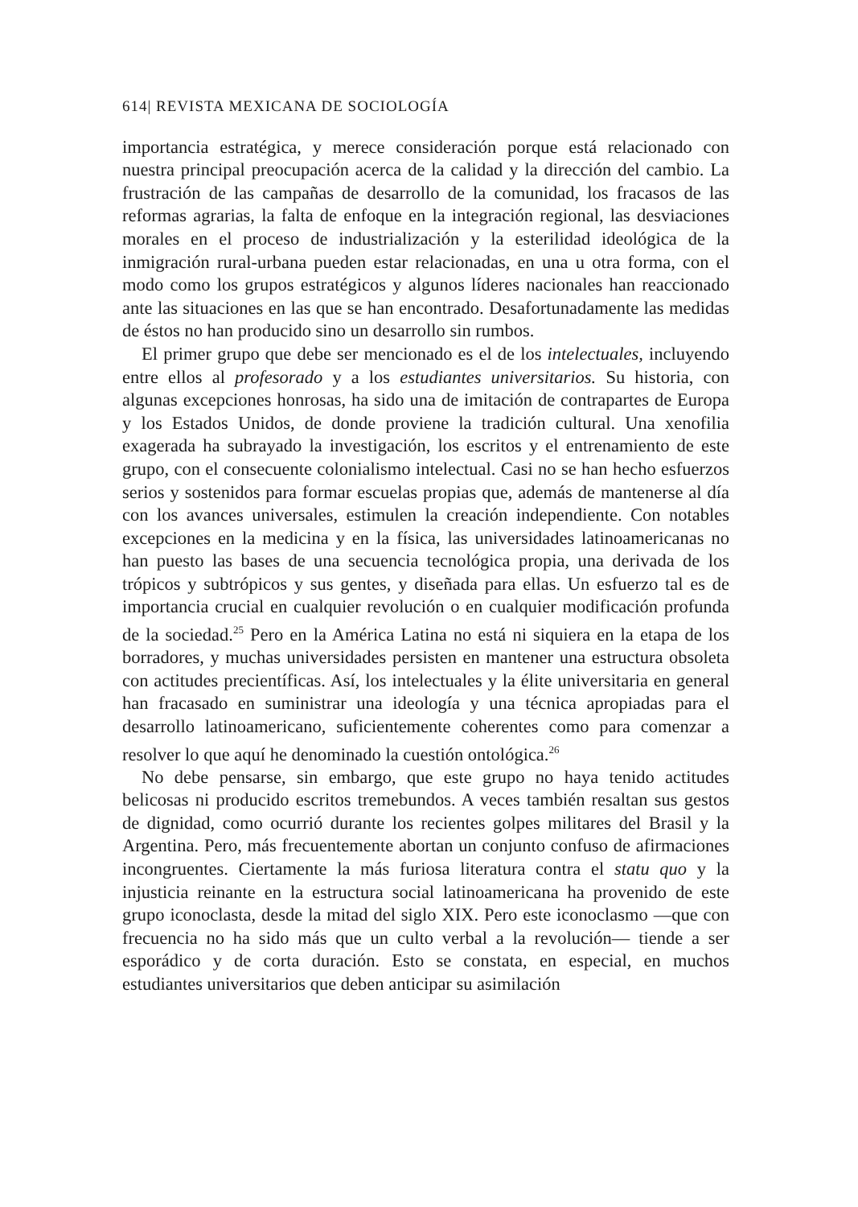614| REVISTA MEXICANA DE SOCIOLOGÍA
importancia estratégica, y merece consideración porque está relacionado con nuestra principal preocupación acerca de la calidad y la dirección del cambio. La frustración de las campañas de desarrollo de la comunidad, los fracasos de las reformas agrarias, la falta de enfoque en la integración regional, las desviaciones morales en el proceso de industrialización y la esterilidad ideológica de la inmigración rural-urbana pueden estar relacionadas, en una u otra forma, con el modo como los grupos estratégicos y algunos líderes nacionales han reaccionado ante las situaciones en las que se han encontrado. Desafortunadamente las medidas de éstos no han producido sino un desarrollo sin rumbos.
El primer grupo que debe ser mencionado es el de los intelectuales, incluyendo entre ellos al profesorado y a los estudiantes universitarios. Su historia, con algunas excepciones honrosas, ha sido una de imitación de contrapartes de Europa y los Estados Unidos, de donde proviene la tradición cultural. Una xenofilia exagerada ha subrayado la investigación, los escritos y el entrenamiento de este grupo, con el consecuente colonialismo intelectual. Casi no se han hecho esfuerzos serios y sostenidos para formar escuelas propias que, además de mantenerse al día con los avances universales, estimulen la creación independiente. Con notables excepciones en la medicina y en la física, las universidades latinoamericanas no han puesto las bases de una secuencia tecnológica propia, una derivada de los trópicos y subtrópicos y sus gentes, y diseñada para ellas. Un esfuerzo tal es de importancia crucial en cualquier revolución o en cualquier modificación profunda de la sociedad.<sup>25</sup> Pero en la América Latina no está ni siquiera en la etapa de los borradores, y muchas universidades persisten en mantener una estructura obsoleta con actitudes precientíficas. Así, los intelectuales y la élite universitaria en general han fracasado en suministrar una ideología y una técnica apropiadas para el desarrollo latinoamericano, suficientemente coherentes como para comenzar a resolver lo que aquí he denominado la cuestión ontológica.<sup>26</sup>
No debe pensarse, sin embargo, que este grupo no haya tenido actitudes belicosas ni producido escritos tremebundos. A veces también resaltan sus gestos de dignidad, como ocurrió durante los recientes golpes militares del Brasil y la Argentina. Pero, más frecuentemente abortan un conjunto confuso de afirmaciones incongruentes. Ciertamente la más furiosa literatura contra el statu quo y la injusticia reinante en la estructura social latinoamericana ha provenido de este grupo iconoclasta, desde la mitad del siglo XIX. Pero este iconoclasmo —que con frecuencia no ha sido más que un culto verbal a la revolución— tiende a ser esporádico y de corta duración. Esto se constata, en especial, en muchos estudiantes universitarios que deben anticipar su asimilación